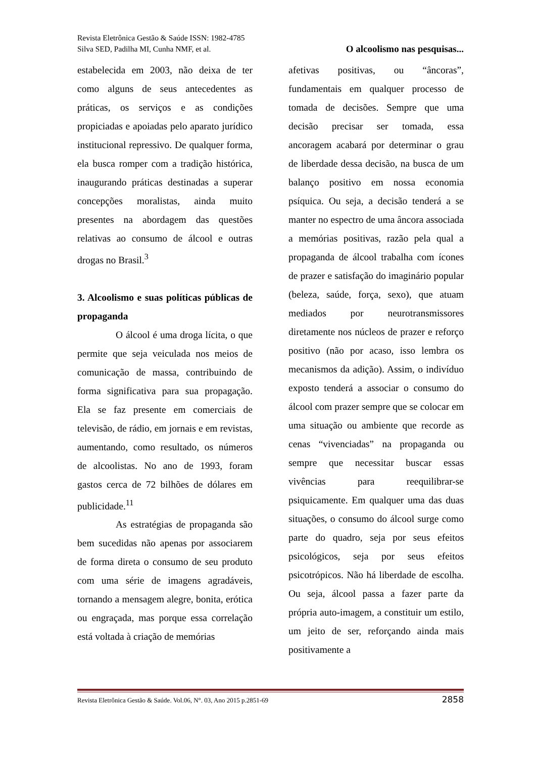Revista Eletrônica Gestão & Saúde ISSN: 1982-4785
Silva SED, Padilha MI, Cunha NMF, et al. O alcoolismo nas pesquisas...
estabelecida em 2003, não deixa de ter como alguns de seus antecedentes as práticas, os serviços e as condições propiciadas e apoiadas pelo aparato jurídico institucional repressivo. De qualquer forma, ela busca romper com a tradição histórica, inaugurando práticas destinadas a superar concepções moralistas, ainda muito presentes na abordagem das questões relativas ao consumo de álcool e outras drogas no Brasil.<sup>3</sup>
3. Alcoolismo e suas políticas públicas de propaganda
O álcool é uma droga lícita, o que permite que seja veiculada nos meios de comunicação de massa, contribuindo de forma significativa para sua propagação. Ela se faz presente em comerciais de televisão, de rádio, em jornais e em revistas, aumentando, como resultado, os números de alcoolistas. No ano de 1993, foram gastos cerca de 72 bilhões de dólares em publicidade.<sup>11</sup>
As estratégias de propaganda são bem sucedidas não apenas por associarem de forma direta o consumo de seu produto com uma série de imagens agradáveis, tornando a mensagem alegre, bonita, erótica ou engraçada, mas porque essa correlação está voltada à criação de memórias
afetivas positivas, ou “âncoras”, fundamentais em qualquer processo de tomada de decisões. Sempre que uma decisão precisar ser tomada, essa ancoragem acabará por determinar o grau de liberdade dessa decisão, na busca de um balanço positivo em nossa economia psíquica. Ou seja, a decisão tenderá a se manter no espectro de uma âncora associada a memórias positivas, razão pela qual a propaganda de álcool trabalha com ícones de prazer e satisfação do imaginário popular (beleza, saúde, força, sexo), que atuam mediados por neurotransmissores diretamente nos núcleos de prazer e reforço positivo (não por acaso, isso lembra os mecanismos da adição). Assim, o indivíduo exposto tenderá a associar o consumo do álcool com prazer sempre que se colocar em uma situação ou ambiente que recorde as cenas “vivenciadas” na propaganda ou sempre que necessitar buscar essas vivências para reequilibrar-se psiquicamente. Em qualquer uma das duas situações, o consumo do álcool surge como parte do quadro, seja por seus efeitos psicológicos, seja por seus efeitos psicotrópicos. Não há liberdade de escolha. Ou seja, álcool passa a fazer parte da própria auto-imagem, a constituir um estilo, um jeito de ser, reforçando ainda mais positivamente a
Revista Eletrônica Gestão & Saúde. Vol.06, N°. 03, Ano 2015 p.2851-69 2858